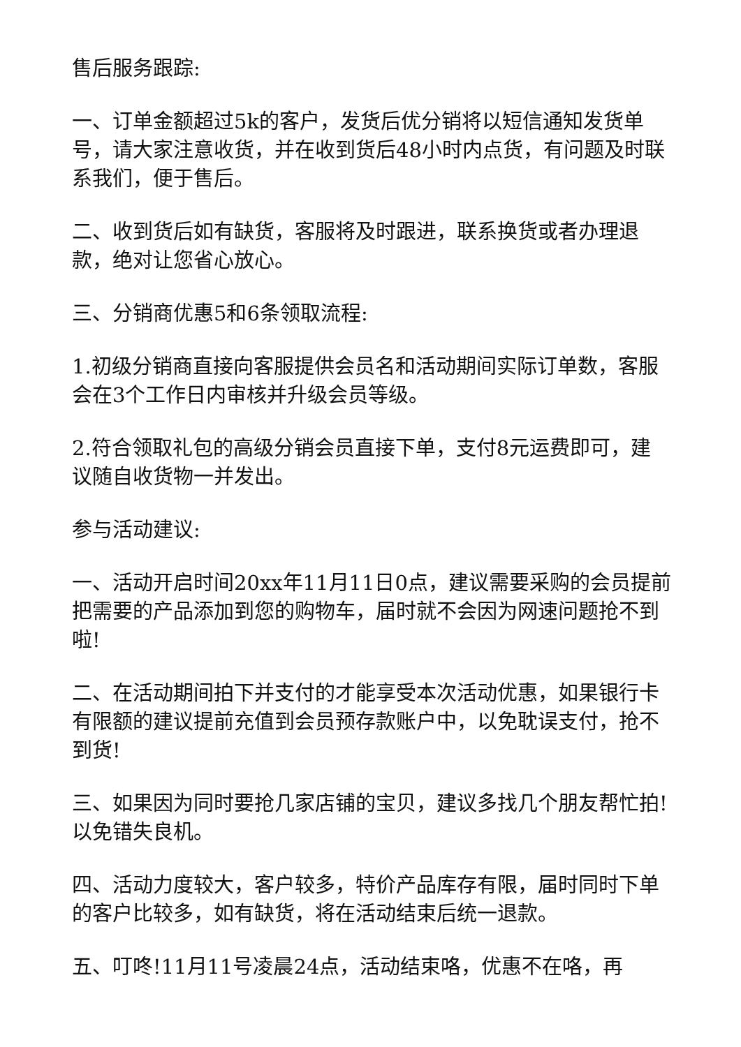售后服务跟踪:
一、订单金额超过5k的客户，发货后优分销将以短信通知发货单号，请大家注意收货，并在收到货后48小时内点货，有问题及时联系我们，便于售后。
二、收到货后如有缺货，客服将及时跟进，联系换货或者办理退款，绝对让您省心放心。
三、分销商优惠5和6条领取流程:
1.初级分销商直接向客服提供会员名和活动期间实际订单数，客服会在3个工作日内审核并升级会员等级。
2.符合领取礼包的高级分销会员直接下单，支付8元运费即可，建议随自收货物一并发出。
参与活动建议:
一、活动开启时间20xx年11月11日0点，建议需要采购的会员提前把需要的产品添加到您的购物车，届时就不会因为网速问题抢不到啦!
二、在活动期间拍下并支付的才能享受本次活动优惠，如果银行卡有限额的建议提前充值到会员预存款账户中，以免耽误支付，抢不到货!
三、如果因为同时要抢几家店铺的宝贝，建议多找几个朋友帮忙拍!以免错失良机。
四、活动力度较大，客户较多，特价产品库存有限，届时同时下单的客户比较多，如有缺货，将在活动结束后统一退款。
五、叮咚!11月11号凌晨24点，活动结束咯，优惠不在咯，再